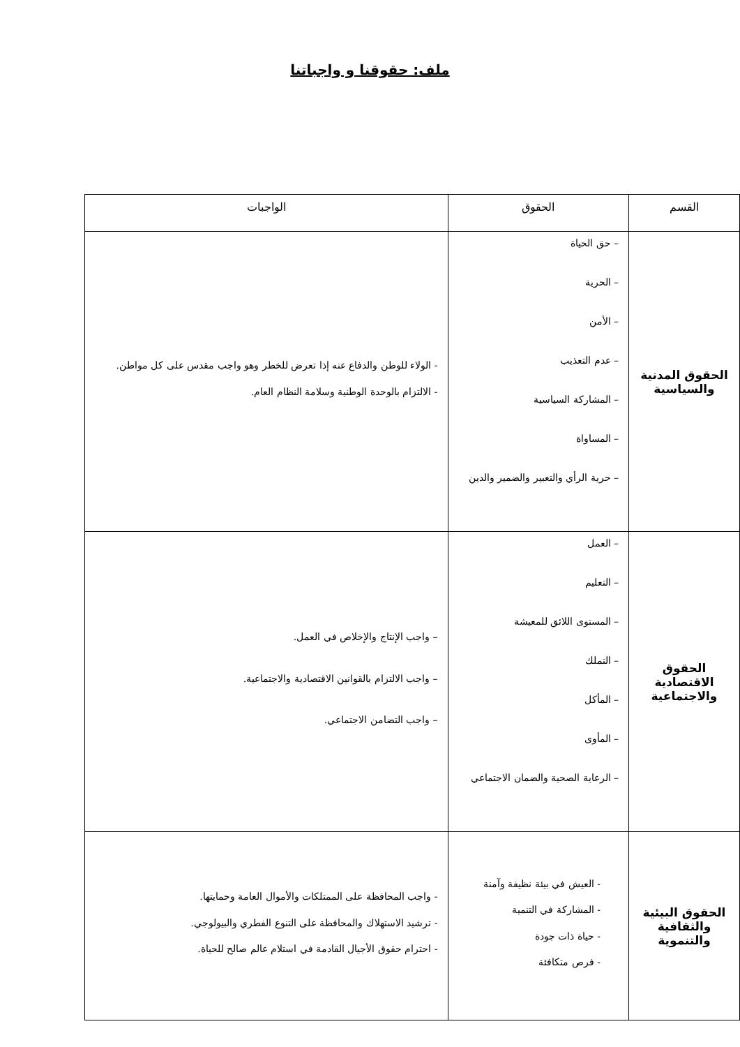ملف: حقوقنا و واجباتنا
| القسم | الحقوق | الواجبات |
| --- | --- | --- |
| الحقوق المدنية والسياسية | – حق الحياة – الحرية – الأمن – عدم التعذيب – المشاركة السياسية – المساواة – حرية الرأي والتعبير والضمير والدين | - الولاء للوطن والدفاع عنه إذا تعرض للخطر وهو واجب مقدس على كل مواطن. - الالتزام بالوحدة الوطنية وسلامة النظام العام. |
| الحقوق الاقتصادية والاجتماعية | – العمل – التعليم – المستوى اللائق للمعيشة – التملك – المأكل – المأوى – الرعاية الصحية والضمان الاجتماعي | – واجب الإنتاج والإخلاص في العمل. – واجب الالتزام بالقوانين الاقتصادية والاجتماعية. – واجب التضامن الاجتماعي. |
| الحقوق البيئية والثقافية والتنموية | - العيش في بيئة نظيفة وآمنة - المشاركة في التنمية - حياة ذات جودة - فرص متكافئة | - واجب المحافظة على الممتلكات والأموال العامة وحمايتها. - ترشيد الاستهلاك والمحافظة على التنوع الفطري والبيولوجي. - احترام حقوق الأجيال القادمة في استلام عالم صالح للحياة. |